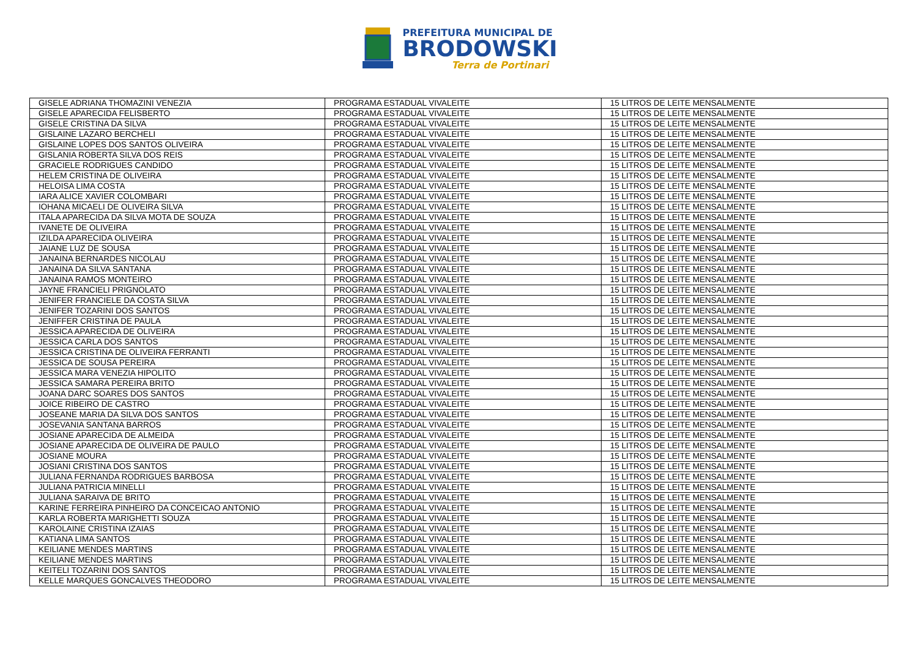PREFEITURA MUNICIPAL DE
BRODOWSKI
Terra de Portinari
| GISELE ADRIANA THOMAZINI VENEZIA | PROGRAMA ESTADUAL VIVALEITE | 15 LITROS DE LEITE MENSALMENTE |
| GISELE APARECIDA FELISBERTO | PROGRAMA ESTADUAL VIVALEITE | 15 LITROS DE LEITE MENSALMENTE |
| GISELE CRISTINA DA SILVA | PROGRAMA ESTADUAL VIVALEITE | 15 LITROS DE LEITE MENSALMENTE |
| GISLAINE LAZARO BERCHELI | PROGRAMA ESTADUAL VIVALEITE | 15 LITROS DE LEITE MENSALMENTE |
| GISLAINE LOPES DOS SANTOS OLIVEIRA | PROGRAMA ESTADUAL VIVALEITE | 15 LITROS DE LEITE MENSALMENTE |
| GISLANIA ROBERTA SILVA DOS REIS | PROGRAMA ESTADUAL VIVALEITE | 15 LITROS DE LEITE MENSALMENTE |
| GRACIELE RODRIGUES CANDIDO | PROGRAMA ESTADUAL VIVALEITE | 15 LITROS DE LEITE MENSALMENTE |
| HELEM CRISTINA DE OLIVEIRA | PROGRAMA ESTADUAL VIVALEITE | 15 LITROS DE LEITE MENSALMENTE |
| HELOISA LIMA COSTA | PROGRAMA ESTADUAL VIVALEITE | 15 LITROS DE LEITE MENSALMENTE |
| IARA ALICE XAVIER COLOMBARI | PROGRAMA ESTADUAL VIVALEITE | 15 LITROS DE LEITE MENSALMENTE |
| IOHANA MICAELI DE OLIVEIRA SILVA | PROGRAMA ESTADUAL VIVALEITE | 15 LITROS DE LEITE MENSALMENTE |
| ITALA APARECIDA DA SILVA MOTA DE SOUZA | PROGRAMA ESTADUAL VIVALEITE | 15 LITROS DE LEITE MENSALMENTE |
| IVANETE DE OLIVEIRA | PROGRAMA ESTADUAL VIVALEITE | 15 LITROS DE LEITE MENSALMENTE |
| IZILDA APARECIDA OLIVEIRA | PROGRAMA ESTADUAL VIVALEITE | 15 LITROS DE LEITE MENSALMENTE |
| JAIANE LUZ DE SOUSA | PROGRAMA ESTADUAL VIVALEITE | 15 LITROS DE LEITE MENSALMENTE |
| JANAINA BERNARDES NICOLAU | PROGRAMA ESTADUAL VIVALEITE | 15 LITROS DE LEITE MENSALMENTE |
| JANAINA DA SILVA SANTANA | PROGRAMA ESTADUAL VIVALEITE | 15 LITROS DE LEITE MENSALMENTE |
| JANAINA RAMOS MONTEIRO | PROGRAMA ESTADUAL VIVALEITE | 15 LITROS DE LEITE MENSALMENTE |
| JAYNE FRANCIELI PRIGNOLATO | PROGRAMA ESTADUAL VIVALEITE | 15 LITROS DE LEITE MENSALMENTE |
| JENIFER FRANCIELE DA COSTA SILVA | PROGRAMA ESTADUAL VIVALEITE | 15 LITROS DE LEITE MENSALMENTE |
| JENIFER TOZARINI DOS SANTOS | PROGRAMA ESTADUAL VIVALEITE | 15 LITROS DE LEITE MENSALMENTE |
| JENIFFER CRISTINA DE PAULA | PROGRAMA ESTADUAL VIVALEITE | 15 LITROS DE LEITE MENSALMENTE |
| JESSICA APARECIDA DE OLIVEIRA | PROGRAMA ESTADUAL VIVALEITE | 15 LITROS DE LEITE MENSALMENTE |
| JESSICA CARLA DOS SANTOS | PROGRAMA ESTADUAL VIVALEITE | 15 LITROS DE LEITE MENSALMENTE |
| JESSICA CRISTINA DE OLIVEIRA FERRANTI | PROGRAMA ESTADUAL VIVALEITE | 15 LITROS DE LEITE MENSALMENTE |
| JESSICA DE SOUSA PEREIRA | PROGRAMA ESTADUAL VIVALEITE | 15 LITROS DE LEITE MENSALMENTE |
| JESSICA MARA VENEZIA HIPOLITO | PROGRAMA ESTADUAL VIVALEITE | 15 LITROS DE LEITE MENSALMENTE |
| JESSICA SAMARA PEREIRA BRITO | PROGRAMA ESTADUAL VIVALEITE | 15 LITROS DE LEITE MENSALMENTE |
| JOANA DARC SOARES DOS SANTOS | PROGRAMA ESTADUAL VIVALEITE | 15 LITROS DE LEITE MENSALMENTE |
| JOICE RIBEIRO DE CASTRO | PROGRAMA ESTADUAL VIVALEITE | 15 LITROS DE LEITE MENSALMENTE |
| JOSEANE MARIA DA SILVA DOS SANTOS | PROGRAMA ESTADUAL VIVALEITE | 15 LITROS DE LEITE MENSALMENTE |
| JOSEVANIA SANTANA BARROS | PROGRAMA ESTADUAL VIVALEITE | 15 LITROS DE LEITE MENSALMENTE |
| JOSIANE APARECIDA DE ALMEIDA | PROGRAMA ESTADUAL VIVALEITE | 15 LITROS DE LEITE MENSALMENTE |
| JOSIANE APARECIDA DE OLIVEIRA DE PAULO | PROGRAMA ESTADUAL VIVALEITE | 15 LITROS DE LEITE MENSALMENTE |
| JOSIANE MOURA | PROGRAMA ESTADUAL VIVALEITE | 15 LITROS DE LEITE MENSALMENTE |
| JOSIANI CRISTINA DOS SANTOS | PROGRAMA ESTADUAL VIVALEITE | 15 LITROS DE LEITE MENSALMENTE |
| JULIANA FERNANDA RODRIGUES BARBOSA | PROGRAMA ESTADUAL VIVALEITE | 15 LITROS DE LEITE MENSALMENTE |
| JULIANA PATRICIA MINELLI | PROGRAMA ESTADUAL VIVALEITE | 15 LITROS DE LEITE MENSALMENTE |
| JULIANA SARAIVA DE BRITO | PROGRAMA ESTADUAL VIVALEITE | 15 LITROS DE LEITE MENSALMENTE |
| KARINE FERREIRA PINHEIRO DA CONCEICAO ANTONIO | PROGRAMA ESTADUAL VIVALEITE | 15 LITROS DE LEITE MENSALMENTE |
| KARLA ROBERTA MARIGHETTI SOUZA | PROGRAMA ESTADUAL VIVALEITE | 15 LITROS DE LEITE MENSALMENTE |
| KAROLAINE CRISTINA IZAIAS | PROGRAMA ESTADUAL VIVALEITE | 15 LITROS DE LEITE MENSALMENTE |
| KATIANA LIMA SANTOS | PROGRAMA ESTADUAL VIVALEITE | 15 LITROS DE LEITE MENSALMENTE |
| KEILIANE MENDES MARTINS | PROGRAMA ESTADUAL VIVALEITE | 15 LITROS DE LEITE MENSALMENTE |
| KEILIANE MENDES MARTINS | PROGRAMA ESTADUAL VIVALEITE | 15 LITROS DE LEITE MENSALMENTE |
| KEITELI TOZARINI DOS SANTOS | PROGRAMA ESTADUAL VIVALEITE | 15 LITROS DE LEITE MENSALMENTE |
| KELLE MARQUES GONCALVES THEODORO | PROGRAMA ESTADUAL VIVALEITE | 15 LITROS DE LEITE MENSALMENTE |